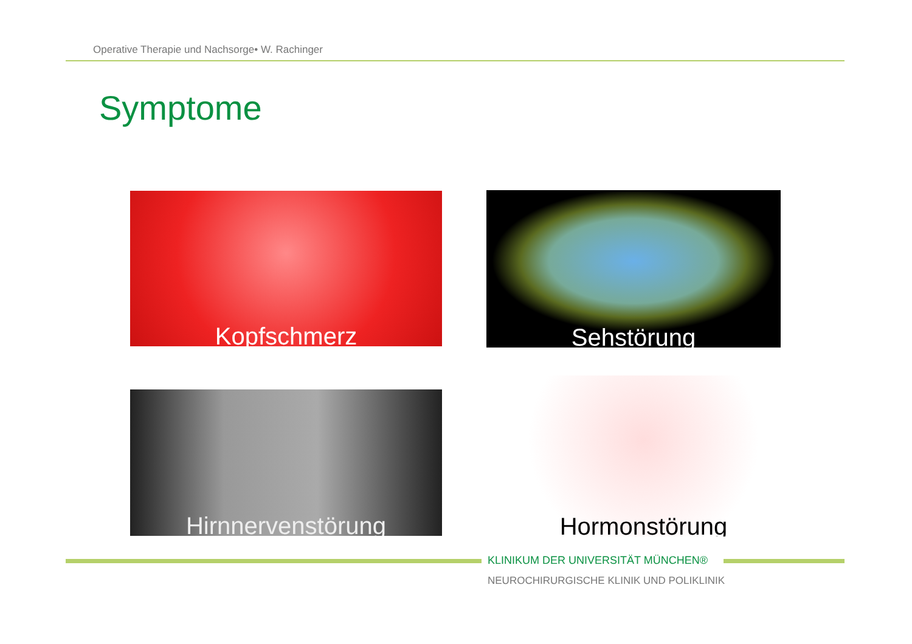Operative Therapie und Nachsorge• W. Rachinger
Symptome
Kopfschmerz Sehstörung
Hirnnervenstörung
Hormonstörung
KLINIKUM DER UNIVERSITÄT MÜNCHEN®
NEUROCHIRURGISCHE KLINIK UND POLIKLINIK